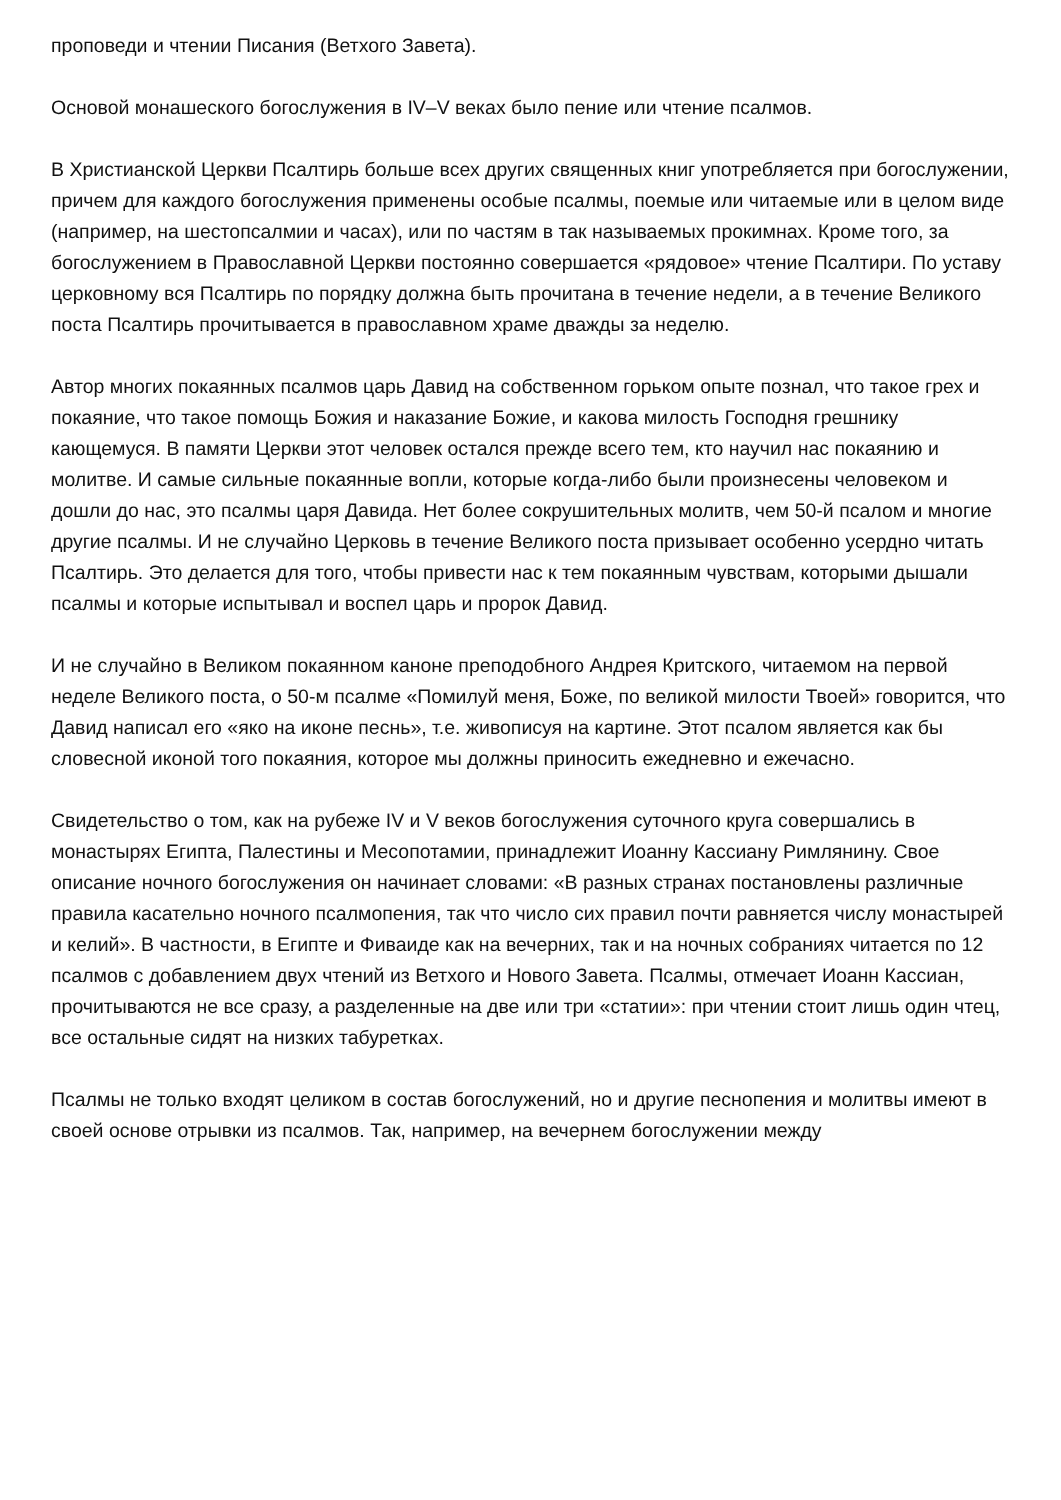проповеди и чтении Писания (Ветхого Завета).
Основой монашеского богослужения в IV–V веках было пение или чтение псалмов.
В Христианской Церкви Псалтирь больше всех других священных книг употребляется при богослужении, причем для каждого богослужения применены особые псалмы, поемые или читаемые или в целом виде (например, на шестопсалмии и часах), или по частям в так называемых прокимнах. Кроме того, за богослужением в Православной Церкви постоянно совершается «рядовое» чтение Псалтири. По уставу церковному вся Псалтирь по порядку должна быть прочитана в течение недели, а в течение Великого поста Псалтирь прочитывается в православном храме дважды за неделю.
Автор многих покаянных псалмов царь Давид на собственном горьком опыте познал, что такое грех и покаяние, что такое помощь Божия и наказание Божие, и какова милость Господня грешнику кающемуся. В памяти Церкви этот человек остался прежде всего тем, кто научил нас покаянию и молитве. И самые сильные покаянные вопли, которые когда-либо были произнесены человеком и дошли до нас, это псалмы царя Давида. Нет более сокрушительных молитв, чем 50-й псалом и многие другие псалмы. И не случайно Церковь в течение Великого поста призывает особенно усердно читать Псалтирь. Это делается для того, чтобы привести нас к тем покаянным чувствам, которыми дышали псалмы и которые испытывал и воспел царь и пророк Давид.
И не случайно в Великом покаянном каноне преподобного Андрея Критского, читаемом на первой неделе Великого поста, о 50-м псалме «Помилуй меня, Боже, по великой милости Твоей» говорится, что Давид написал его «яко на иконе песнь», т.е. живописуя на картине. Этот псалом является как бы словесной иконой того покаяния, которое мы должны приносить ежедневно и ежечасно.
Свидетельство о том, как на рубеже IV и V веков богослужения суточного круга совершались в монастырях Египта, Палестины и Месопотамии, принадлежит Иоанну Кассиану Римлянину. Свое описание ночного богослужения он начинает словами: «В разных странах постановлены различные правила касательно ночного псалмопения, так что число сих правил почти равняется числу монастырей и келий». В частности, в Египте и Фиваиде как на вечерних, так и на ночных собраниях читается по 12 псалмов с добавлением двух чтений из Ветхого и Нового Завета. Псалмы, отмечает Иоанн Кассиан, прочитываются не все сразу, а разделенные на две или три «статии»: при чтении стоит лишь один чтец, все остальные сидят на низких табуретках.
Псалмы не только входят целиком в состав богослужений, но и другие песнопения и молитвы имеют в своей основе отрывки из псалмов. Так, например, на вечернем богослужении между